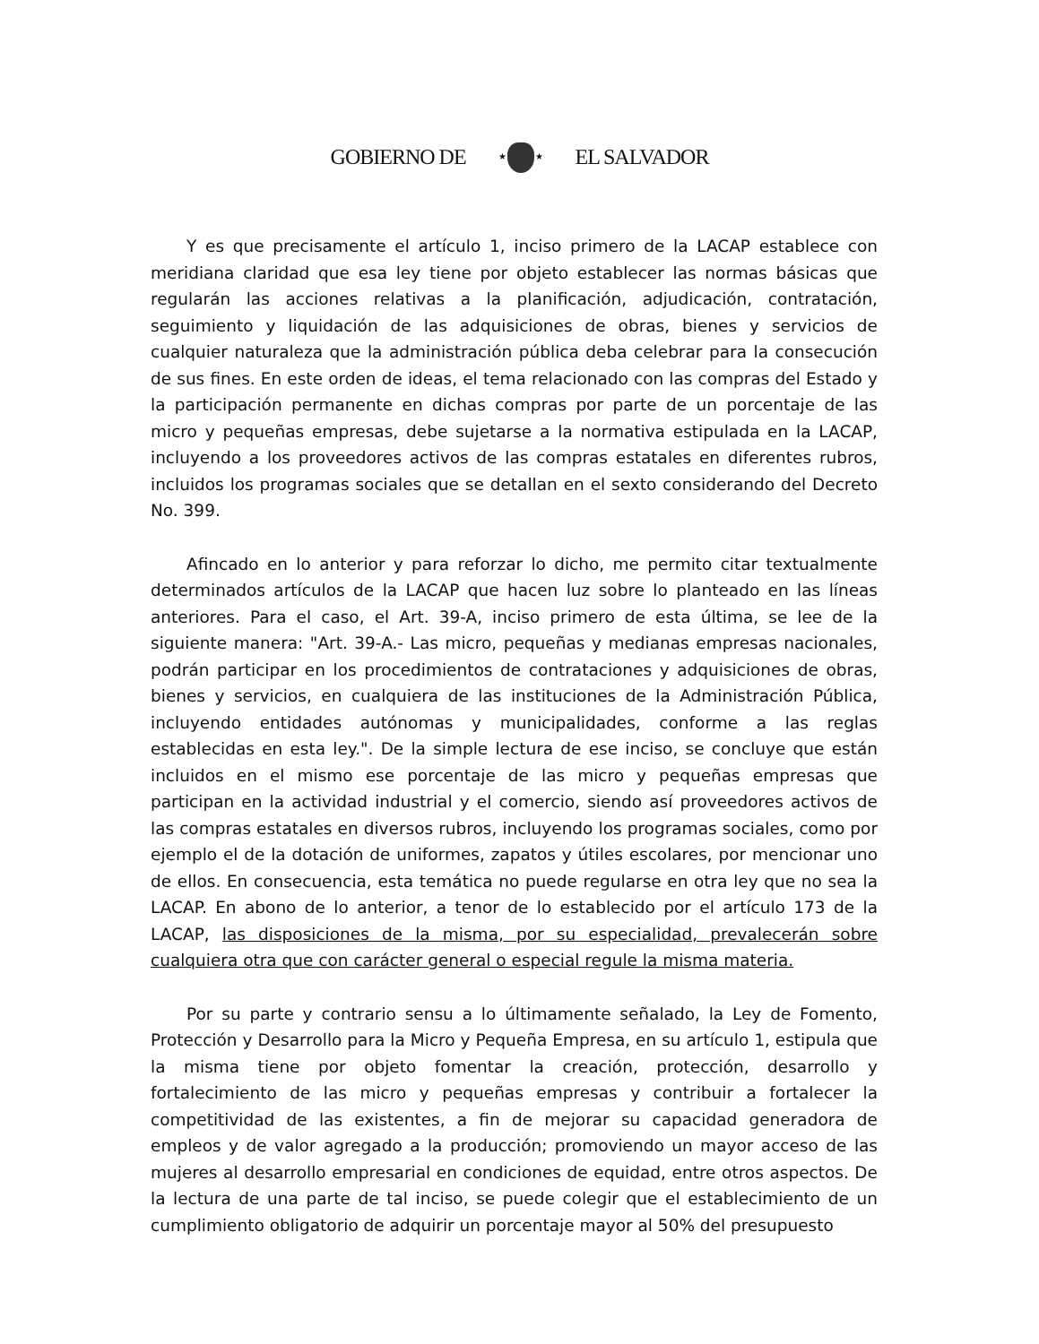GOBIERNO DE
★ ★
EL SALVADOR
Y es que precisamente el artículo 1, inciso primero de la LACAP establece con meridiana claridad que esa ley tiene por objeto establecer las normas básicas que regularán las acciones relativas a la planificación, adjudicación, contratación, seguimiento y liquidación de las adquisiciones de obras, bienes y servicios de cualquier naturaleza que la administración pública deba celebrar para la consecución de sus fines. En este orden de ideas, el tema relacionado con las compras del Estado y la participación permanente en dichas compras por parte de un porcentaje de las micro y pequeñas empresas, debe sujetarse a la normativa estipulada en la LACAP, incluyendo a los proveedores activos de las compras estatales en diferentes rubros, incluidos los programas sociales que se detallan en el sexto considerando del Decreto No. 399.
Afincado en lo anterior y para reforzar lo dicho, me permito citar textualmente determinados artículos de la LACAP que hacen luz sobre lo planteado en las líneas anteriores. Para el caso, el Art. 39-A, inciso primero de esta última, se lee de la siguiente manera: "Art. 39-A.- Las micro, pequeñas y medianas empresas nacionales, podrán participar en los procedimientos de contrataciones y adquisiciones de obras, bienes y servicios, en cualquiera de las instituciones de la Administración Pública, incluyendo entidades autónomas y municipalidades, conforme a las reglas establecidas en esta ley.". De la simple lectura de ese inciso, se concluye que están incluidos en el mismo ese porcentaje de las micro y pequeñas empresas que participan en la actividad industrial y el comercio, siendo así proveedores activos de las compras estatales en diversos rubros, incluyendo los programas sociales, como por ejemplo el de la dotación de uniformes, zapatos y útiles escolares, por mencionar uno de ellos. En consecuencia, esta temática no puede regularse en otra ley que no sea la LACAP. En abono de lo anterior, a tenor de lo establecido por el artículo 173 de la LACAP, las disposiciones de la misma, por su especialidad, prevalecerán sobre cualquiera otra que con carácter general o especial regule la misma materia.
Por su parte y contrario sensu a lo últimamente señalado, la Ley de Fomento, Protección y Desarrollo para la Micro y Pequeña Empresa, en su artículo 1, estipula que la misma tiene por objeto fomentar la creación, protección, desarrollo y fortalecimiento de las micro y pequeñas empresas y contribuir a fortalecer la competitividad de las existentes, a fin de mejorar su capacidad generadora de empleos y de valor agregado a la producción; promoviendo un mayor acceso de las mujeres al desarrollo empresarial en condiciones de equidad, entre otros aspectos. De la lectura de una parte de tal inciso, se puede colegir que el establecimiento de un cumplimiento obligatorio de adquirir un porcentaje mayor al 50% del presupuesto